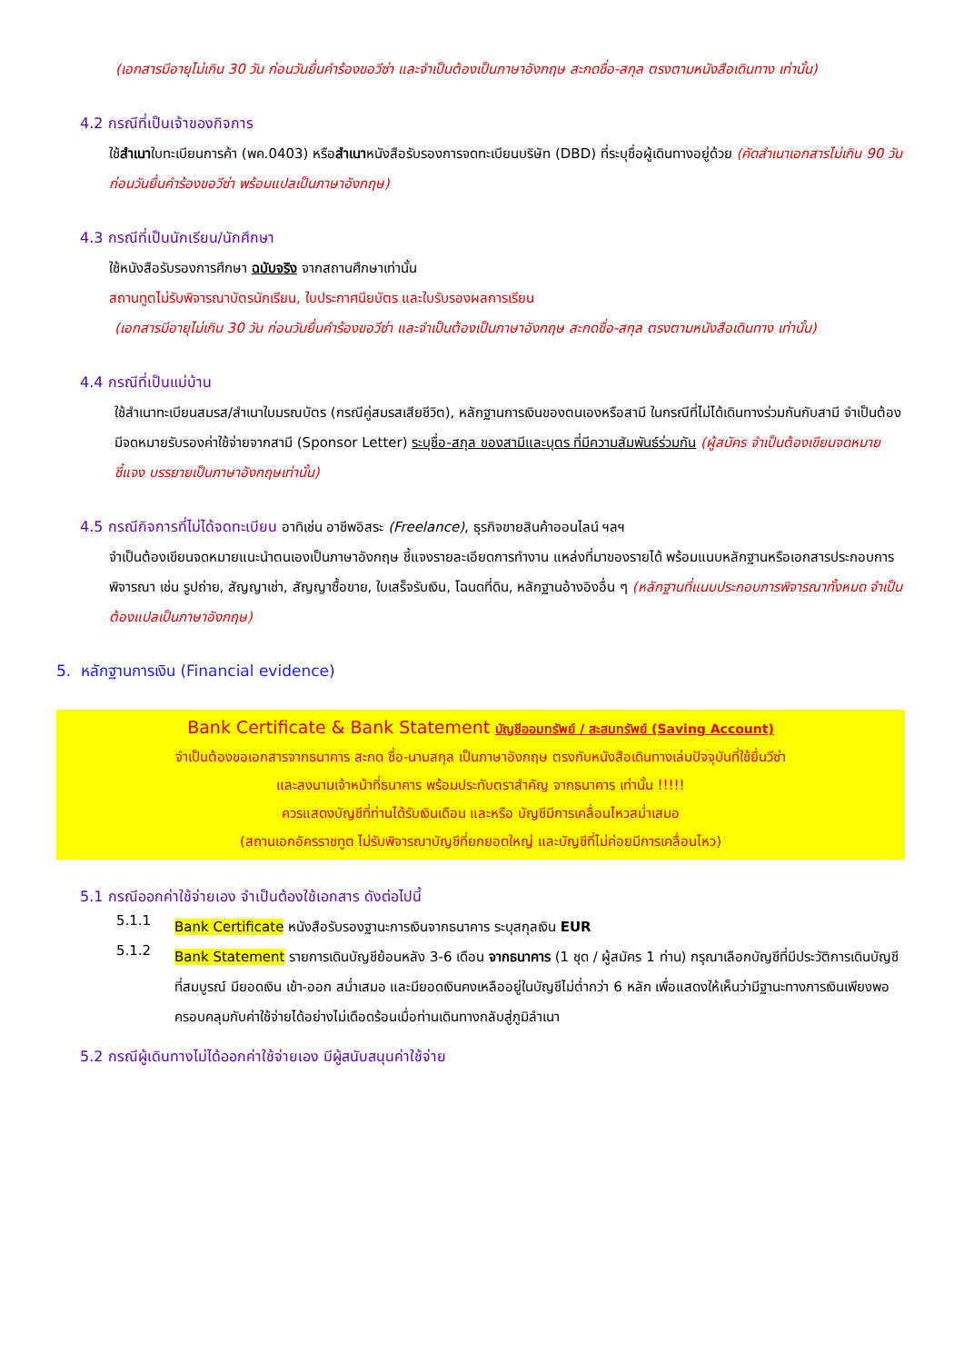(เอกสารมีอายุไม่เกิน 30 วัน ก่อนวันยื่นคำร้องขอวีซ่า และจำเป็นต้องเป็นภาษาอังกฤษ สะกดชื่อ-สกุล ตรงตามหนังสือเดินทาง เท่านั้น)
4.2 กรณีที่เป็นเจ้าของกิจการ
ใช้สำเนาใบทะเบียนการค้า (พค.0403) หรือสำเนาหนังสือรับรองการจดทะเบียนบริษัท (DBD) ที่ระบุชื่อผู้เดินทางอยู่ด้วย (คัดสำเนาเอกสารไม่เกิน 90 วัน ก่อนวันยื่นคำร้องขอวีซ่า พร้อมแปลเป็นภาษาอังกฤษ)
4.3 กรณีที่เป็นนักเรียน/นักศึกษา
ใช้หนังสือรับรองการศึกษา ฉบับจริง จากสถานศึกษาเท่านั้น
สถานทูตไม่รับพิจารณาบัตรนักเรียน, ใบประกาศนียบัตร และใบรับรองผลการเรียน
(เอกสารมีอายุไม่เกิน 30 วัน ก่อนวันยื่นคำร้องขอวีซ่า และจำเป็นต้องเป็นภาษาอังกฤษ สะกดชื่อ-สกุล ตรงตามหนังสือเดินทาง เท่านั้น)
4.4 กรณีที่เป็นแม่บ้าน
ใช้สำเนาทะเบียนสมรส/สำเนาใบมรณบัตร (กรณีคู่สมรสเสียชีวิต), หลักฐานการเงินของตนเองหรือสามี ในกรณีที่ไม่ได้เดินทางร่วมกันกับสามี จำเป็นต้องมีจดหมายรับรองค่าใช้จ่ายจากสามี (Sponsor Letter) ระบุชื่อ-สกุล ของสามีและบุตร ที่มีความสัมพันธ์ร่วมกัน (ผู้สมัคร จำเป็นต้องเขียนจดหมายชี้แจง บรรยายเป็นภาษาอังกฤษเท่านั้น)
4.5 กรณีกิจการที่ไม่ได้จดทะเบียน อาทิเช่น อาชีพอิสระ (Freelance), ธุรกิจขายสินค้าออนไลน์ ฯลฯ
จำเป็นต้องเขียนจดหมายแนะนำตนเองเป็นภาษาอังกฤษ ชี้แจงรายละเอียดการทำงาน แหล่งที่มาของรายได้ พร้อมแนบหลักฐานหรือเอกสารประกอบการพิจารณา เช่น รูปถ่าย, สัญญาเช่า, สัญญาซื้อขาย, ใบเสร็จรับเงิน, โฉนดที่ดิน, หลักฐานอ้างอิงอื่น ๆ (หลักฐานที่แนบประกอบการพิจารณาทั้งหมด จำเป็นต้องแปลเป็นภาษาอังกฤษ)
5. หลักฐานการเงิน (Financial evidence)
Bank Certificate & Bank Statement บัญชีออมทรัพย์ / สะสมทรัพย์ (Saving Account)
จำเป็นต้องขอเอกสารจากธนาคาร สะกด ชื่อ-นามสกุล เป็นภาษาอังกฤษ ตรงกับหนังสือเดินทางเล่มปัจจุบันที่ใช้ยื่นวีซ่า
และลงนามเจ้าหน้าที่ธนาคาร พร้อมประทับตราสำคัญ จากธนาคาร เท่านั้น !!!!!
ควรแสดงบัญชีที่ท่านได้รับเงินเดือน และหรือ บัญชีมีการเคลื่อนไหวสม่ำเสมอ
(สถานเอกอัครราชทูต ไม่รับพิจารณาบัญชีที่ยกยอดใหญ่ และบัญชีที่ไม่ค่อยมีการเคลื่อนไหว)
5.1 กรณีออกค่าใช้จ่ายเอง จำเป็นต้องใช้เอกสาร ดังต่อไปนี้
5.1.1
Bank Certificate หนังสือรับรองฐานะการเงินจากธนาคาร ระบุสกุลเงิน EUR
5.1.2
Bank Statement รายการเดินบัญชีย้อนหลัง 3-6 เดือน จากธนาคาร (1 ชุด / ผู้สมัคร 1 ท่าน) กรุณาเลือกบัญชีที่มีประวัติการเดินบัญชีที่สมบูรณ์ มียอดเงิน เข้า-ออก สม่ำเสมอ และมียอดเงินคงเหลืออยู่ในบัญชีไม่ต่ำกว่า 6 หลัก เพื่อแสดงให้เห็นว่ามีฐานะทางการเงินเพียงพอ ครอบคลุมกับค่าใช้จ่ายได้อย่างไม่เดือดร้อนเมื่อท่านเดินทางกลับสู่ภูมิลำเนา
5.2 กรณีผู้เดินทางไม่ได้ออกค่าใช้จ่ายเอง มีผู้สนับสนุนค่าใช้จ่าย